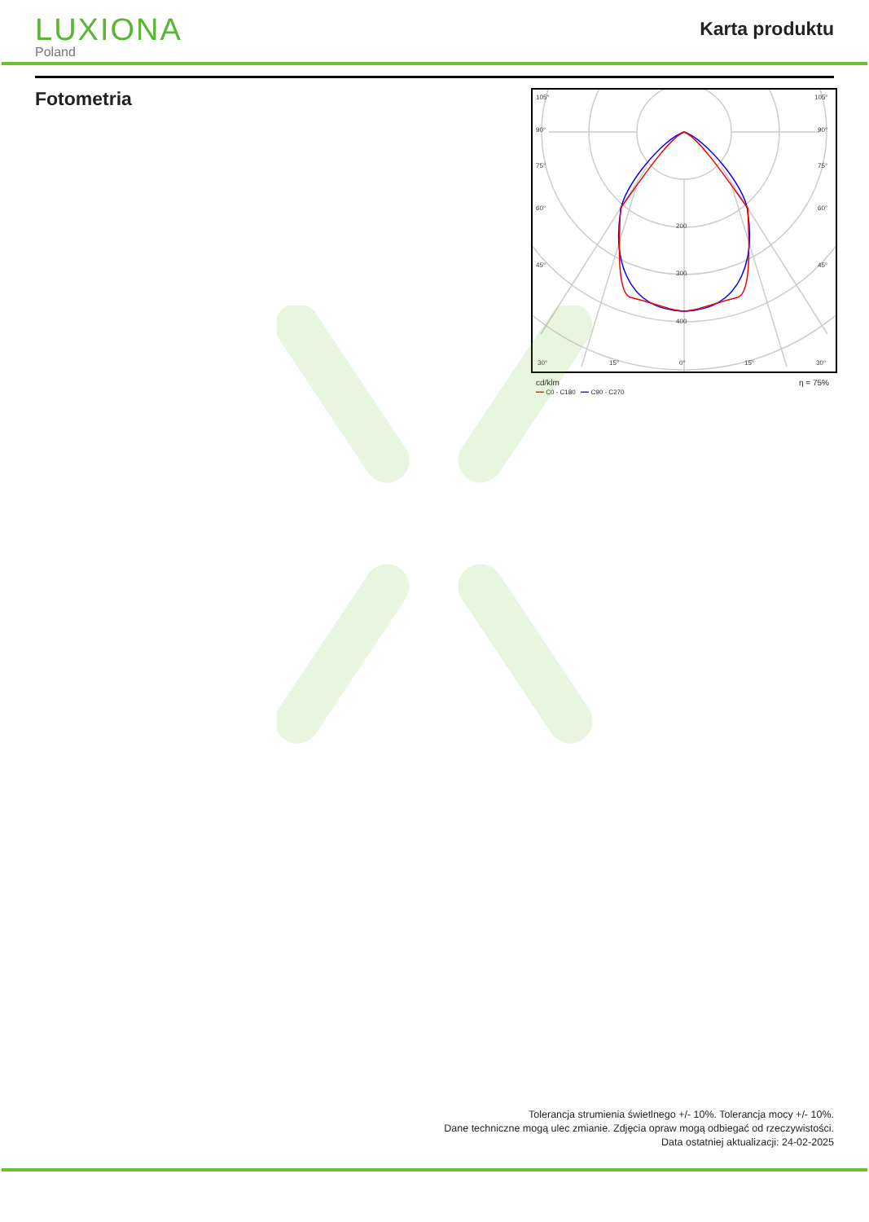LUXIONA
Poland
Karta produktu
Fotometria
105°
105°
90°
90°
75°
75°
60°
60°
45°
45°
200
300
400
30°
15°
0°
15°
30°
cd/klm η = 75%
━━ C0 - C180 ━━ C90 - C270
Tolerancja strumienia świetlnego +/- 10%. Tolerancja mocy +/- 10%.
Dane techniczne mogą ulec zmianie. Zdjęcia opraw mogą odbiegać od rzeczywistości.
Data ostatniej aktualizacji: 24-02-2025